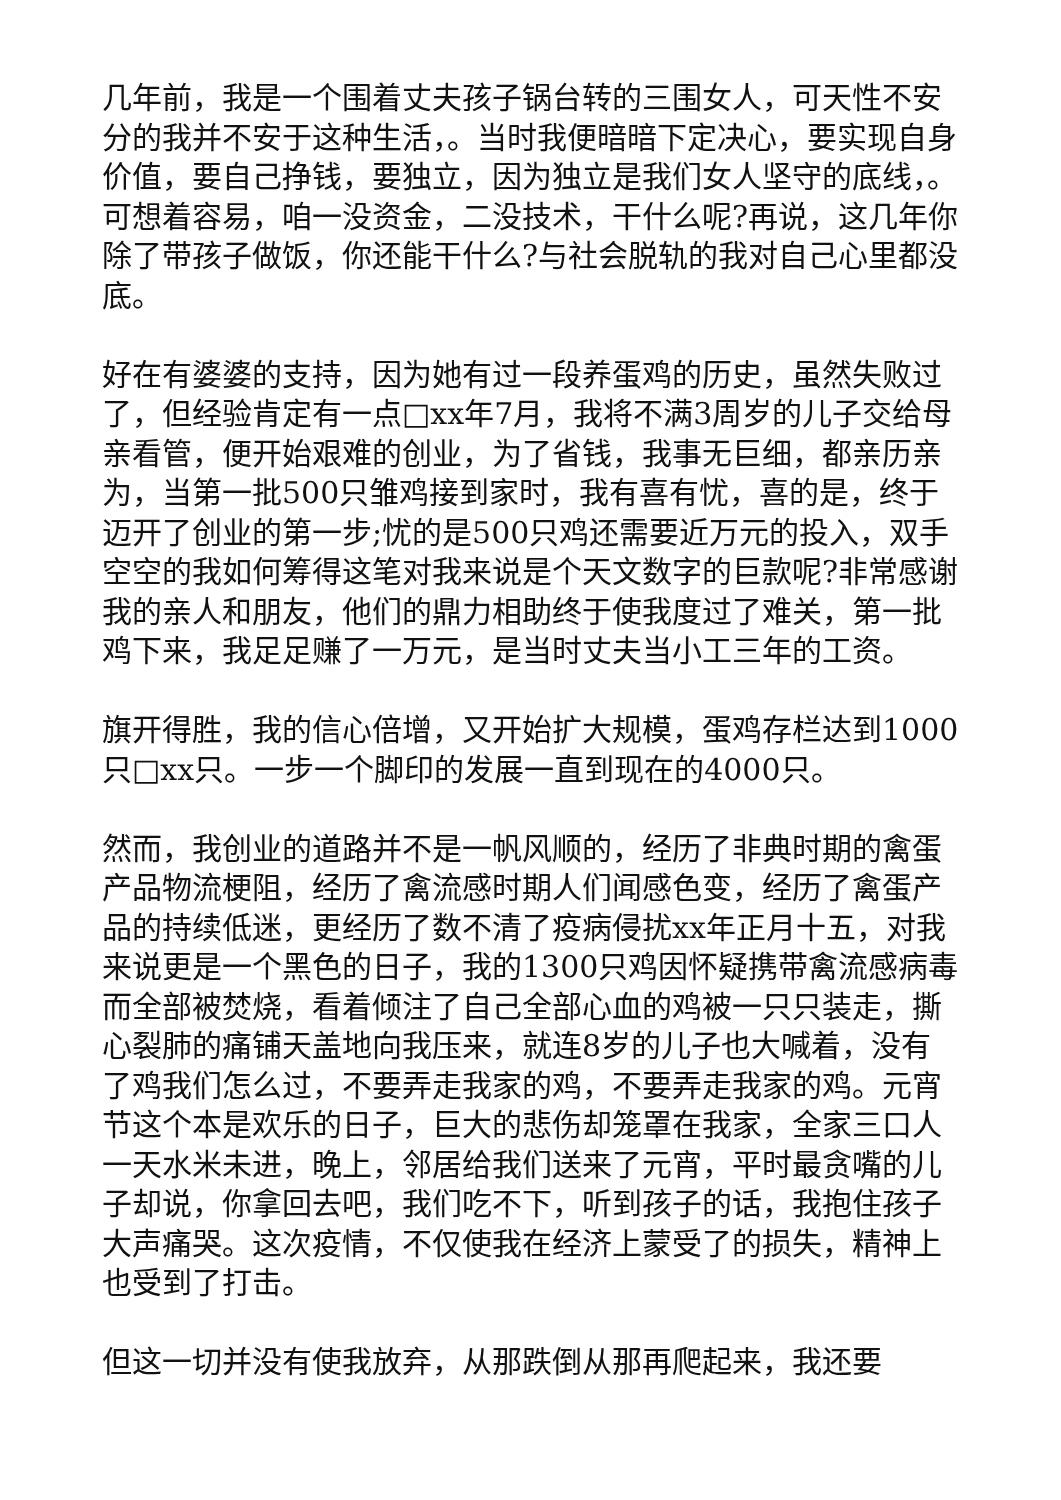几年前，我是一个围着丈夫孩子锅台转的三围女人，可天性不安分的我并不安于这种生活，。当时我便暗暗下定决心，要实现自身价值，要自己挣钱，要独立，因为独立是我们女人坚守的底线，。可想着容易，咱一没资金，二没技术，干什么呢?再说，这几年你除了带孩子做饭，你还能干什么?与社会脱轨的我对自己心里都没底。
好在有婆婆的支持，因为她有过一段养蛋鸡的历史，虽然失败过了，但经验肯定有一点□xx年7月，我将不满3周岁的儿子交给母亲看管，便开始艰难的创业，为了省钱，我事无巨细，都亲历亲为，当第一批500只雏鸡接到家时，我有喜有忧，喜的是，终于迈开了创业的第一步;忧的是500只鸡还需要近万元的投入，双手空空的我如何筹得这笔对我来说是个天文数字的巨款呢?非常感谢我的亲人和朋友，他们的鼎力相助终于使我度过了难关，第一批鸡下来，我足足赚了一万元，是当时丈夫当小工三年的工资。
旗开得胜，我的信心倍增，又开始扩大规模，蛋鸡存栏达到1000只□xx只。一步一个脚印的发展一直到现在的4000只。
然而，我创业的道路并不是一帆风顺的，经历了非典时期的禽蛋产品物流梗阻，经历了禽流感时期人们闻感色变，经历了禽蛋产品的持续低迷，更经历了数不清了疫病侵扰xx年正月十五，对我来说更是一个黑色的日子，我的1300只鸡因怀疑携带禽流感病毒而全部被焚烧，看着倾注了自己全部心血的鸡被一只只装走，撕心裂肺的痛铺天盖地向我压来，就连8岁的儿子也大喊着，没有了鸡我们怎么过，不要弄走我家的鸡，不要弄走我家的鸡。元宵节这个本是欢乐的日子，巨大的悲伤却笼罩在我家，全家三口人一天水米未进，晚上，邻居给我们送来了元宵，平时最贪嘴的儿子却说，你拿回去吧，我们吃不下，听到孩子的话，我抱住孩子大声痛哭。这次疫情，不仅使我在经济上蒙受了的损失，精神上也受到了打击。
但这一切并没有使我放弃，从那跌倒从那再爬起来，我还要